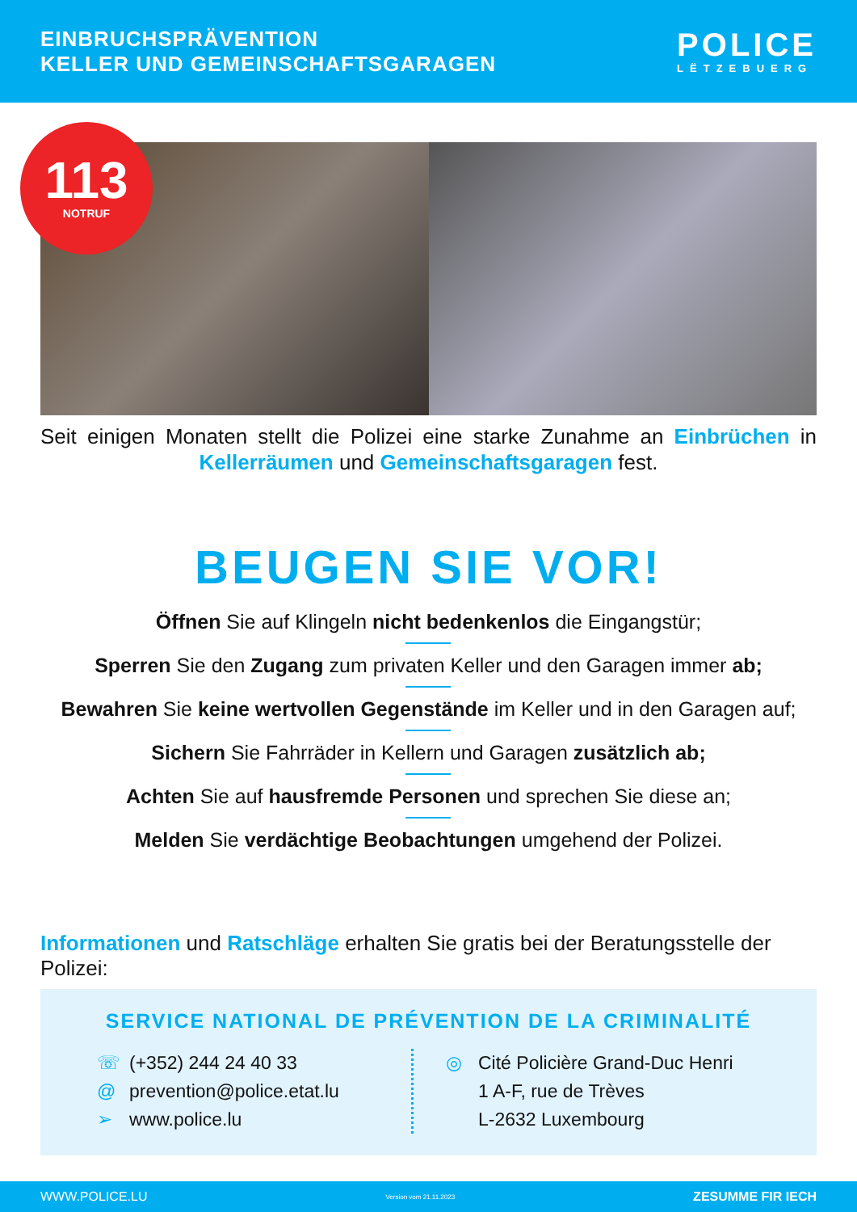EINBRUCHSPRÄVENTION
KELLER UND GEMEINSCHAFTSGARAGEN
POLICE
LËTZEBUERG
113
NOTRUF
Seit einigen Monaten stellt die Polizei eine starke Zunahme an Einbrüchen in Kellerräumen und Gemeinschaftsgaragen fest.
BEUGEN SIE VOR!
Öffnen Sie auf Klingeln nicht bedenkenlos die Eingangstür;
Sperren Sie den Zugang zum privaten Keller und den Garagen immer ab;
Bewahren Sie keine wertvollen Gegenstände im Keller und in den Garagen auf;
Sichern Sie Fahrräder in Kellern und Garagen zusätzlich ab;
Achten Sie auf hausfremde Personen und sprechen Sie diese an;
Melden Sie verdächtige Beobachtungen umgehend der Polizei.
Informationen und Ratschläge erhalten Sie gratis bei der Beratungsstelle der Polizei:
SERVICE NATIONAL DE PRÉVENTION DE LA CRIMINALITÉ
☏ (+352) 244 24 40 33
@ prevention@police.etat.lu
➢ www.police.lu
◎ Cité Policière Grand-Duc Henri
1 A-F, rue de Trèves
L-2632 Luxembourg
WWW.POLICE.LU Version vom 21.11.2023 ZESUMME FIR IECH